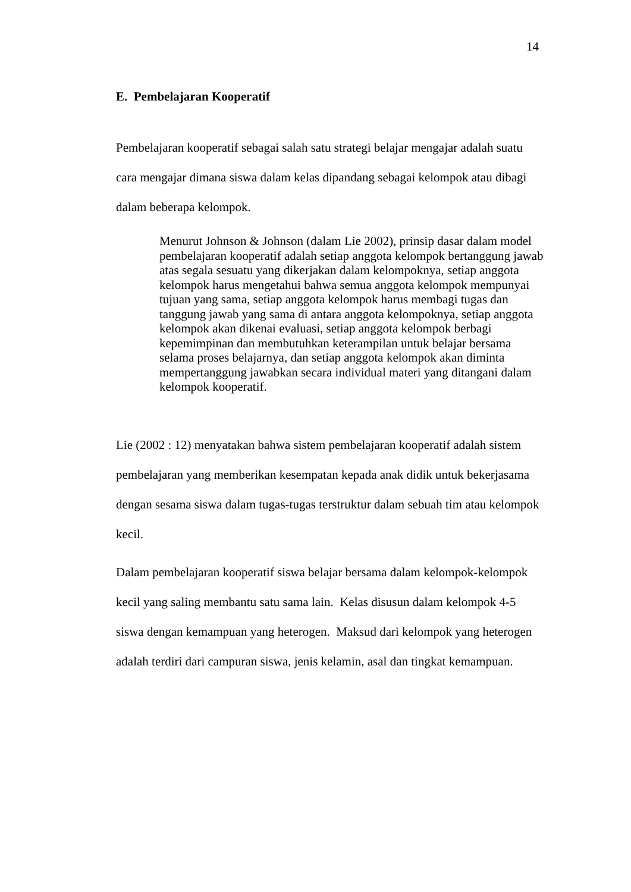14
E. Pembelajaran Kooperatif
Pembelajaran kooperatif sebagai salah satu strategi belajar mengajar adalah suatu cara mengajar dimana siswa dalam kelas dipandang sebagai kelompok atau dibagi dalam beberapa kelompok.
Menurut Johnson & Johnson (dalam Lie 2002), prinsip dasar dalam model pembelajaran kooperatif adalah setiap anggota kelompok bertanggung jawab atas segala sesuatu yang dikerjakan dalam kelompoknya, setiap anggota kelompok harus mengetahui bahwa semua anggota kelompok mempunyai tujuan yang sama, setiap anggota kelompok harus membagi tugas dan tanggung jawab yang sama di antara anggota kelompoknya, setiap anggota kelompok akan dikenai evaluasi, setiap anggota kelompok berbagi kepemimpinan dan membutuhkan keterampilan untuk belajar bersama selama proses belajarnya, dan setiap anggota kelompok akan diminta mempertanggung jawabkan secara individual materi yang ditangani dalam kelompok kooperatif.
Lie (2002 : 12) menyatakan bahwa sistem pembelajaran kooperatif adalah sistem pembelajaran yang memberikan kesempatan kepada anak didik untuk bekerjasama dengan sesama siswa dalam tugas-tugas terstruktur dalam sebuah tim atau kelompok kecil.
Dalam pembelajaran kooperatif siswa belajar bersama dalam kelompok-kelompok kecil yang saling membantu satu sama lain. Kelas disusun dalam kelompok 4-5 siswa dengan kemampuan yang heterogen. Maksud dari kelompok yang heterogen adalah terdiri dari campuran siswa, jenis kelamin, asal dan tingkat kemampuan.